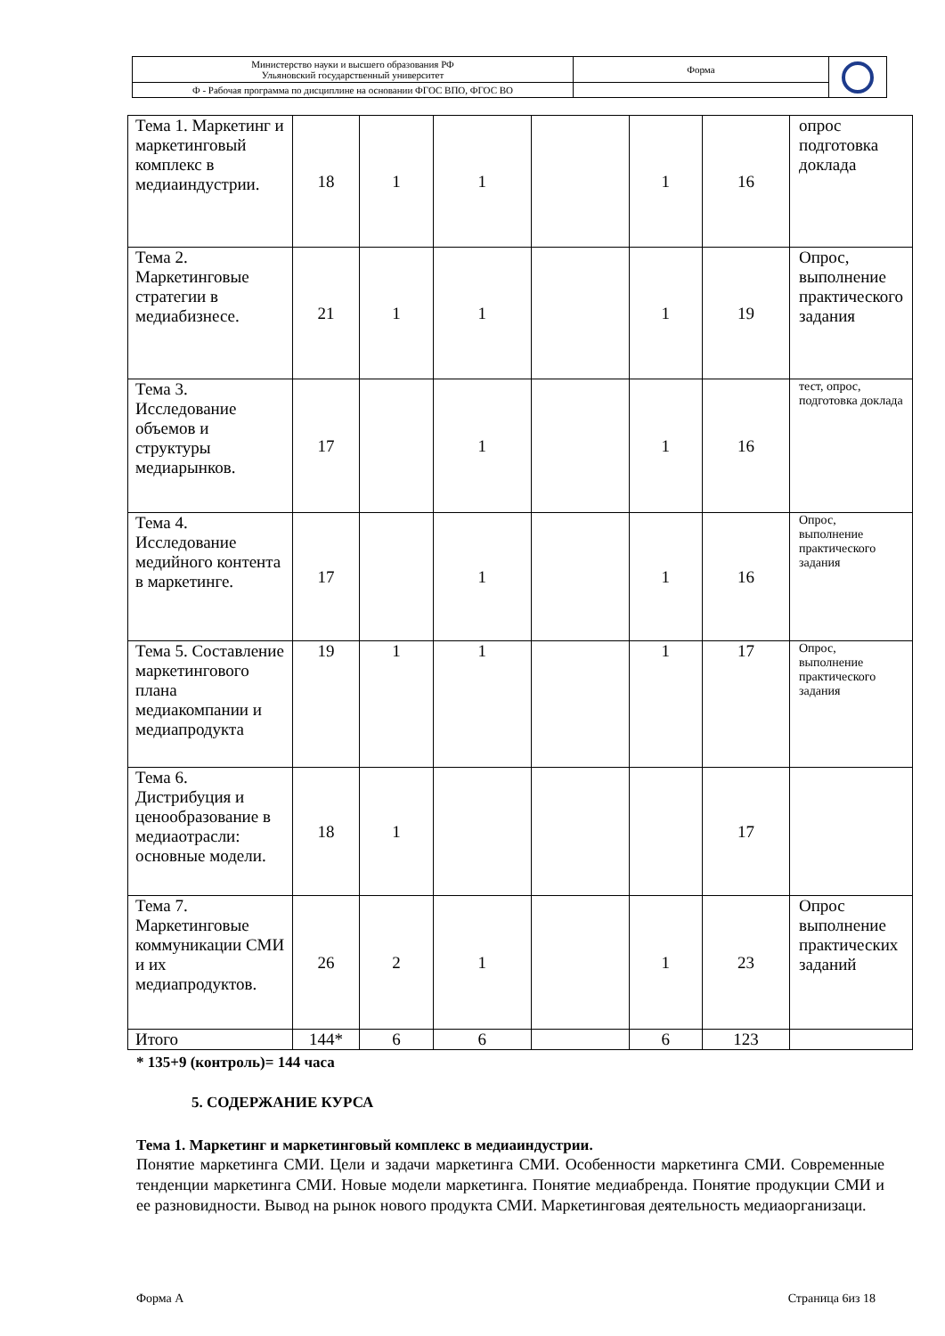| Министерство науки и высшего образования РФ Ульяновский государственный университет | Форма | |
| Ф - Рабочая программа по дисциплине на основании ФГОС ВПО, ФГОС ВО | | |
| Тема 1. Маркетинг и маркетинговый комплекс в медиаиндустрии. | 18 | 1 | 1 | | 1 | 16 | опрос подготовка доклада |
| Тема 2. Маркетинговые стратегии в медиабизнесе. | 21 | 1 | 1 | | 1 | 19 | Опрос, выполнение практического задания |
| Тема 3. Исследование объемов и структуры медиарынков. | 17 | | 1 | | 1 | 16 | тест, опрос, подготовка доклада |
| Тема 4. Исследование медийного контента в маркетинге. | 17 | | 1 | | 1 | 16 | Опрос, выполнение практического задания |
| Тема 5. Составление маркетингового плана медиакомпании и медиапродукта | 19 | 1 | 1 | | 1 | 17 | Опрос, выполнение практического задания |
| Тема 6. Дистрибуция и ценообразование в медиаотрасли: основные модели. | 18 | 1 | | | | 17 | |
| Тема 7. Маркетинговые коммуникации СМИ и их медиапродуктов. | 26 | 2 | 1 | | 1 | 23 | Опрос выполнение практических заданий |
| Итого | 144* | 6 | 6 | | 6 | 123 | |
* 135+9 (контроль)= 144 часа
5. СОДЕРЖАНИЕ КУРСА
Тема 1. Маркетинг и маркетинговый комплекс в медиаиндустрии.
Понятие маркетинга СМИ. Цели и задачи маркетинга СМИ. Особенности маркетинга СМИ. Современные тенденции маркетинга СМИ. Новые модели маркетинга. Понятие медиабренда. Понятие продукции СМИ и ее разновидности. Вывод на рынок нового продукта СМИ. Маркетинговая деятельность медиаорганизаци.
Форма А Страница 6из 18